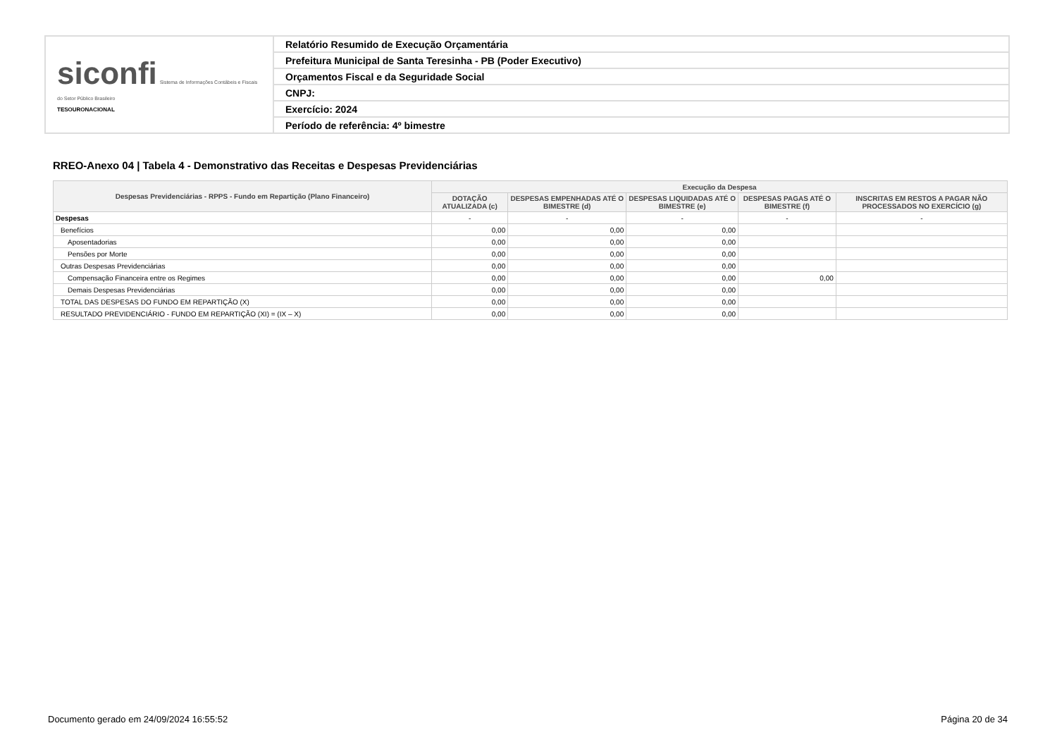| siconfi Sistema de Informações Contábeis e Fiscais do Setor Público Brasileiro TESOURONACIONAL | Relatório Resumido de Execução Orçamentária |
| | Prefeitura Municipal de Santa Teresinha - PB (Poder Executivo) |
| | Orçamentos Fiscal e da Seguridade Social |
| | CNPJ: |
| | Exercício: 2024 |
| | Período de referência: 4º bimestre |
RREO-Anexo 04 | Tabela 4 - Demonstrativo das Receitas e Despesas Previdenciárias
| Despesas Previdenciárias - RPPS - Fundo em Repartição (Plano Financeiro) | Execução da Despesa | | | | |
| --- | --- | --- | --- | --- | --- |
| | DOTAÇÃO ATUALIZADA (c) | DESPESAS EMPENHADAS ATÉ O BIMESTRE (d) | DESPESAS LIQUIDADAS ATÉ O BIMESTRE (e) | DESPESAS PAGAS ATÉ O BIMESTRE (f) | INSCRITAS EM RESTOS A PAGAR NÃO PROCESSADOS NO EXERCÍCIO (g) |
| Despesas | - | - | - | - | - |
| Benefícios | 0,00 | 0,00 | 0,00 | | |
| Aposentadorias | 0,00 | 0,00 | 0,00 | | |
| Pensões por Morte | 0,00 | 0,00 | 0,00 | | |
| Outras Despesas Previdenciárias | 0,00 | 0,00 | 0,00 | | |
| Compensação Financeira entre os Regimes | 0,00 | 0,00 | 0,00 | 0,00 | |
| Demais Despesas Previdenciárias | 0,00 | 0,00 | 0,00 | | |
| TOTAL DAS DESPESAS DO FUNDO EM REPARTIÇÃO (X) | 0,00 | 0,00 | 0,00 | | |
| RESULTADO PREVIDENCIÁRIO - FUNDO EM REPARTIÇÃO (XI) = (IX – X) | 0,00 | 0,00 | 0,00 | | |
Documento gerado em 24/09/2024 16:55:52
Página 20 de 34